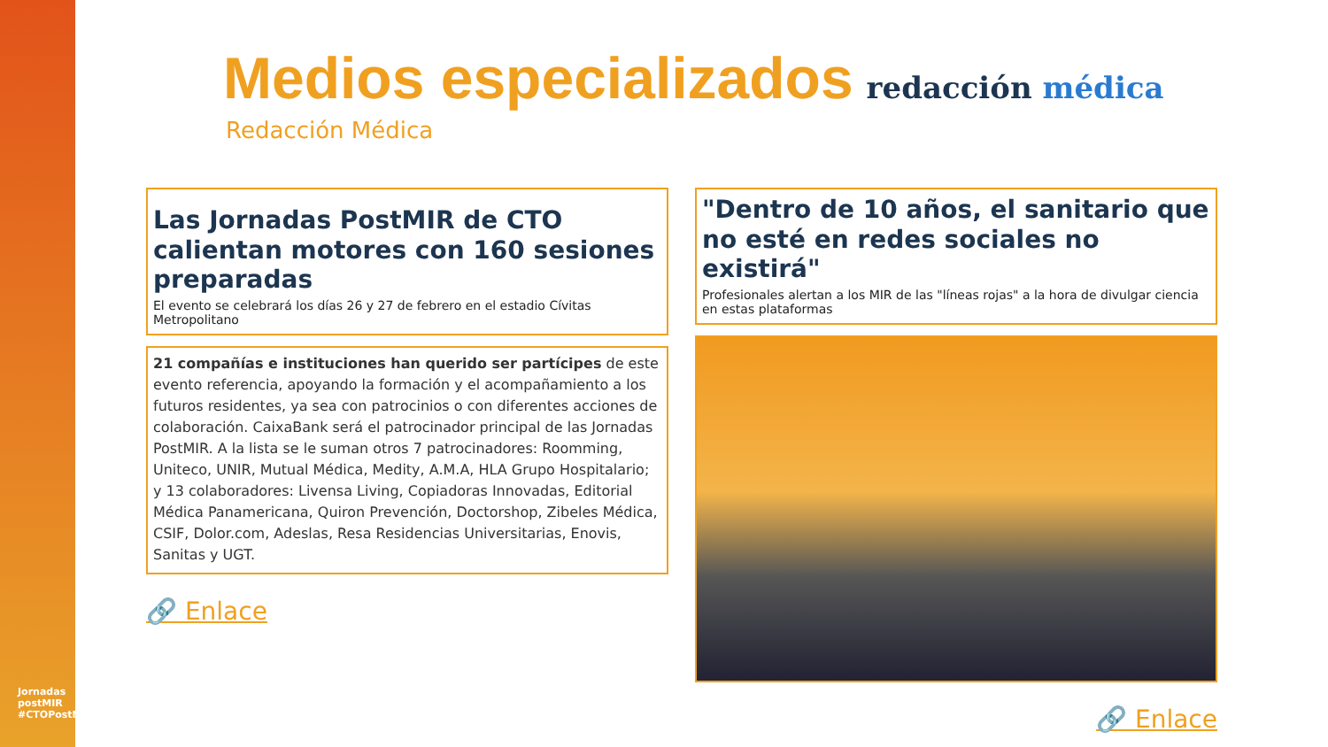Jornadas postMIR #CTOPostMIR
Medios especializados
redacción médica
Redacción Médica
Las Jornadas PostMIR de CTO calientan motores con 160 sesiones preparadas
El evento se celebrará los días 26 y 27 de febrero en el estadio Cívitas Metropolitano
21 compañías e instituciones han querido ser partícipes de este evento referencia, apoyando la formación y el acompañamiento a los futuros residentes, ya sea con patrocinios o con diferentes acciones de colaboración. CaixaBank será el patrocinador principal de las Jornadas PostMIR. A la lista se le suman otros 7 patrocinadores: Roomming, Uniteco, UNIR, Mutual Médica, Medity, A.M.A, HLA Grupo Hospitalario; y 13 colaboradores: Livensa Living, Copiadoras Innovadas, Editorial Médica Panamericana, Quiron Prevención, Doctorshop, Zibeles Médica, CSIF, Dolor.com, Adeslas, Resa Residencias Universitarias, Enovis, Sanitas y UGT.
🔗 Enlace
"Dentro de 10 años, el sanitario que no esté en redes sociales no existirá"
Profesionales alertan a los MIR de las "líneas rojas" a la hora de divulgar ciencia en estas plataformas
🔗 Enlace